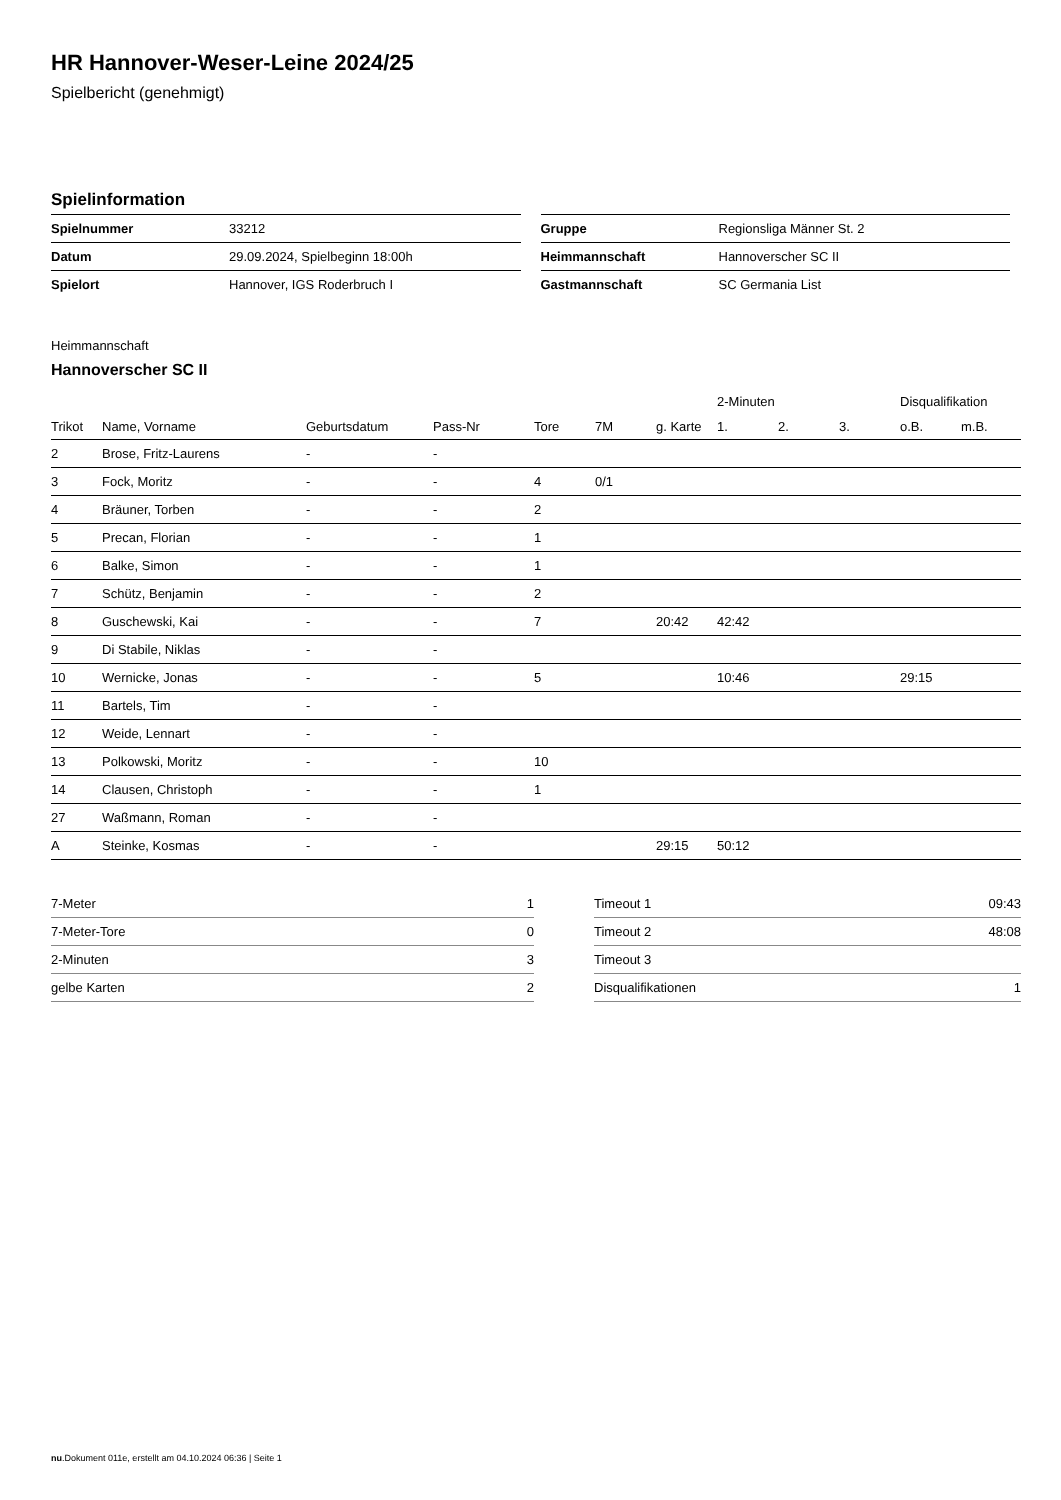HR Hannover-Weser-Leine 2024/25
Spielbericht (genehmigt)
Spielinformation
| Spielnummer | 33212 |
| Datum | 29.09.2024, Spielbeginn 18:00h |
| Spielort | Hannover, IGS Roderbruch I |
| Gruppe | Regionsliga Männer St. 2 |
| Heimmannschaft | Hannoverscher SC II |
| Gastmannschaft | SC Germania List |
Heimmannschaft
Hannoverscher SC II
| | | | | | | | 2-Minuten | | | Disqualifikation | |
| --- | --- | --- | --- | --- | --- | --- | --- | --- | --- | --- | --- |
| Trikot | Name, Vorname | Geburtsdatum | Pass-Nr | Tore | 7M | g. Karte | 1. | 2. | 3. | o.B. | m.B. |
| 2 | Brose, Fritz-Laurens | - | - | | | | | | | | |
| 3 | Fock, Moritz | - | - | 4 | 0/1 | | | | | | |
| 4 | Bräuner, Torben | - | - | 2 | | | | | | | |
| 5 | Precan, Florian | - | - | 1 | | | | | | | |
| 6 | Balke, Simon | - | - | 1 | | | | | | | |
| 7 | Schütz, Benjamin | - | - | 2 | | | | | | | |
| 8 | Guschewski, Kai | - | - | 7 | | 20:42 | 42:42 | | | | |
| 9 | Di Stabile, Niklas | - | - | | | | | | | | |
| 10 | Wernicke, Jonas | - | - | 5 | | | 10:46 | | | 29:15 | |
| 11 | Bartels, Tim | - | - | | | | | | | | |
| 12 | Weide, Lennart | - | - | | | | | | | | |
| 13 | Polkowski, Moritz | - | - | 10 | | | | | | | |
| 14 | Clausen, Christoph | - | - | 1 | | | | | | | |
| 27 | Waßmann, Roman | - | - | | | | | | | | |
| A | Steinke, Kosmas | - | - | | | 29:15 | 50:12 | | | | |
| 7-Meter | 1 |
| 7-Meter-Tore | 0 |
| 2-Minuten | 3 |
| gelbe Karten | 2 |
| Timeout 1 | 09:43 |
| Timeout 2 | 48:08 |
| Timeout 3 | |
| Disqualifikationen | 1 |
nu.Dokument 011e, erstellt am 04.10.2024 06:36 | Seite 1